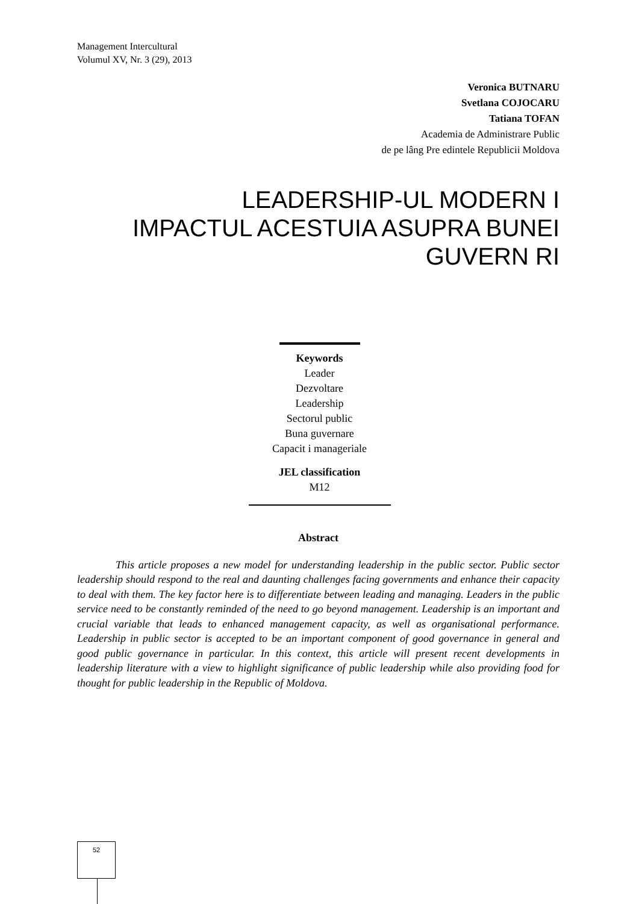Management Intercultural
Volumul XV, Nr. 3 (29), 2013
Veronica BUTNARU
Svetlana COJOCARU
Tatiana TOFAN
Academia de Administrare Public
de pe lâng Pre edintele Republicii Moldova
LEADERSHIP-UL MODERN I
IMPACTUL ACESTUIA ASUPRA BUNEI
GUVERN RI
Keywords
Leader
Dezvoltare
Leadership
Sectorul public
Buna guvernare
Capacit i manageriale
JEL classification
M12
Abstract
This article proposes a new model for understanding leadership in the public sector. Public sector leadership should respond to the real and daunting challenges facing governments and enhance their capacity to deal with them. The key factor here is to differentiate between leading and managing. Leaders in the public service need to be constantly reminded of the need to go beyond management. Leadership is an important and crucial variable that leads to enhanced management capacity, as well as organisational performance. Leadership in public sector is accepted to be an important component of good governance in general and good public governance in particular. In this context, this article will present recent developments in leadership literature with a view to highlight significance of public leadership while also providing food for thought for public leadership in the Republic of Moldova.
52